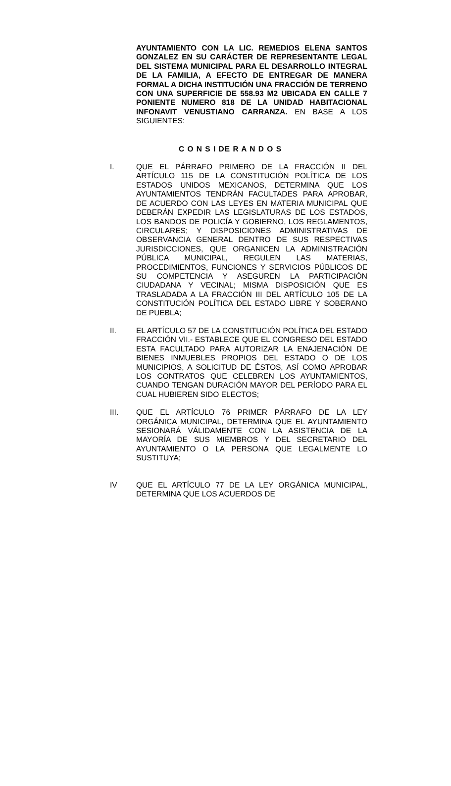AYUNTAMIENTO CON LA LIC. REMEDIOS ELENA SANTOS GONZALEZ EN SU CARÁCTER DE REPRESENTANTE LEGAL DEL SISTEMA MUNICIPAL PARA EL DESARROLLO INTEGRAL DE LA FAMILIA, A EFECTO DE ENTREGAR DE MANERA FORMAL A DICHA INSTITUCIÓN UNA FRACCIÓN DE TERRENO CON UNA SUPERFICIE DE 558.93 M2 UBICADA EN CALLE 7 PONIENTE NUMERO 818 DE LA UNIDAD HABITACIONAL INFONAVIT VENUSTIANO CARRANZA. EN BASE A LOS SIGUIENTES:
C O N S I DE R A N D O S
I. QUE EL PÁRRAFO PRIMERO DE LA FRACCIÓN II DEL ARTÍCULO 115 DE LA CONSTITUCIÓN POLÍTICA DE LOS ESTADOS UNIDOS MEXICANOS, DETERMINA QUE LOS AYUNTAMIENTOS TENDRÁN FACULTADES PARA APROBAR, DE ACUERDO CON LAS LEYES EN MATERIA MUNICIPAL QUE DEBERÁN EXPEDIR LAS LEGISLATURAS DE LOS ESTADOS, LOS BANDOS DE POLICÍA Y GOBIERNO, LOS REGLAMENTOS, CIRCULARES; Y DISPOSICIONES ADMINISTRATIVAS DE OBSERVANCIA GENERAL DENTRO DE SUS RESPECTIVAS JURISDICCIONES, QUE ORGANICEN LA ADMINISTRACIÓN PÚBLICA MUNICIPAL, REGULEN LAS MATERIAS, PROCEDIMIENTOS, FUNCIONES Y SERVICIOS PÚBLICOS DE SU COMPETENCIA Y ASEGUREN LA PARTICIPACIÓN CIUDADANA Y VECINAL; MISMA DISPOSICIÓN QUE ES TRASLADADA A LA FRACCIÓN III DEL ARTÍCULO 105 DE LA CONSTITUCIÓN POLÍTICA DEL ESTADO LIBRE Y SOBERANO DE PUEBLA;
II. EL ARTÍCULO 57 DE LA CONSTITUCIÓN POLÍTICA DEL ESTADO FRACCIÓN VII.- ESTABLECE QUE EL CONGRESO DEL ESTADO ESTA FACULTADO PARA AUTORIZAR LA ENAJENACIÓN DE BIENES INMUEBLES PROPIOS DEL ESTADO O DE LOS MUNICIPIOS, A SOLICITUD DE ÉSTOS, ASÍ COMO APROBAR LOS CONTRATOS QUE CELEBREN LOS AYUNTAMIENTOS, CUANDO TENGAN DURACIÓN MAYOR DEL PERÍODO PARA EL CUAL HUBIEREN SIDO ELECTOS;
III. QUE EL ARTÍCULO 76 PRIMER PÁRRAFO DE LA LEY ORGÁNICA MUNICIPAL, DETERMINA QUE EL AYUNTAMIENTO SESIONARÁ VÁLIDAMENTE CON LA ASISTENCIA DE LA MAYORÍA DE SUS MIEMBROS Y DEL SECRETARIO DEL AYUNTAMIENTO O LA PERSONA QUE LEGALMENTE LO SUSTITUYA;
IV QUE EL ARTÍCULO 77 DE LA LEY ORGÁNICA MUNICIPAL, DETERMINA QUE LOS ACUERDOS DE